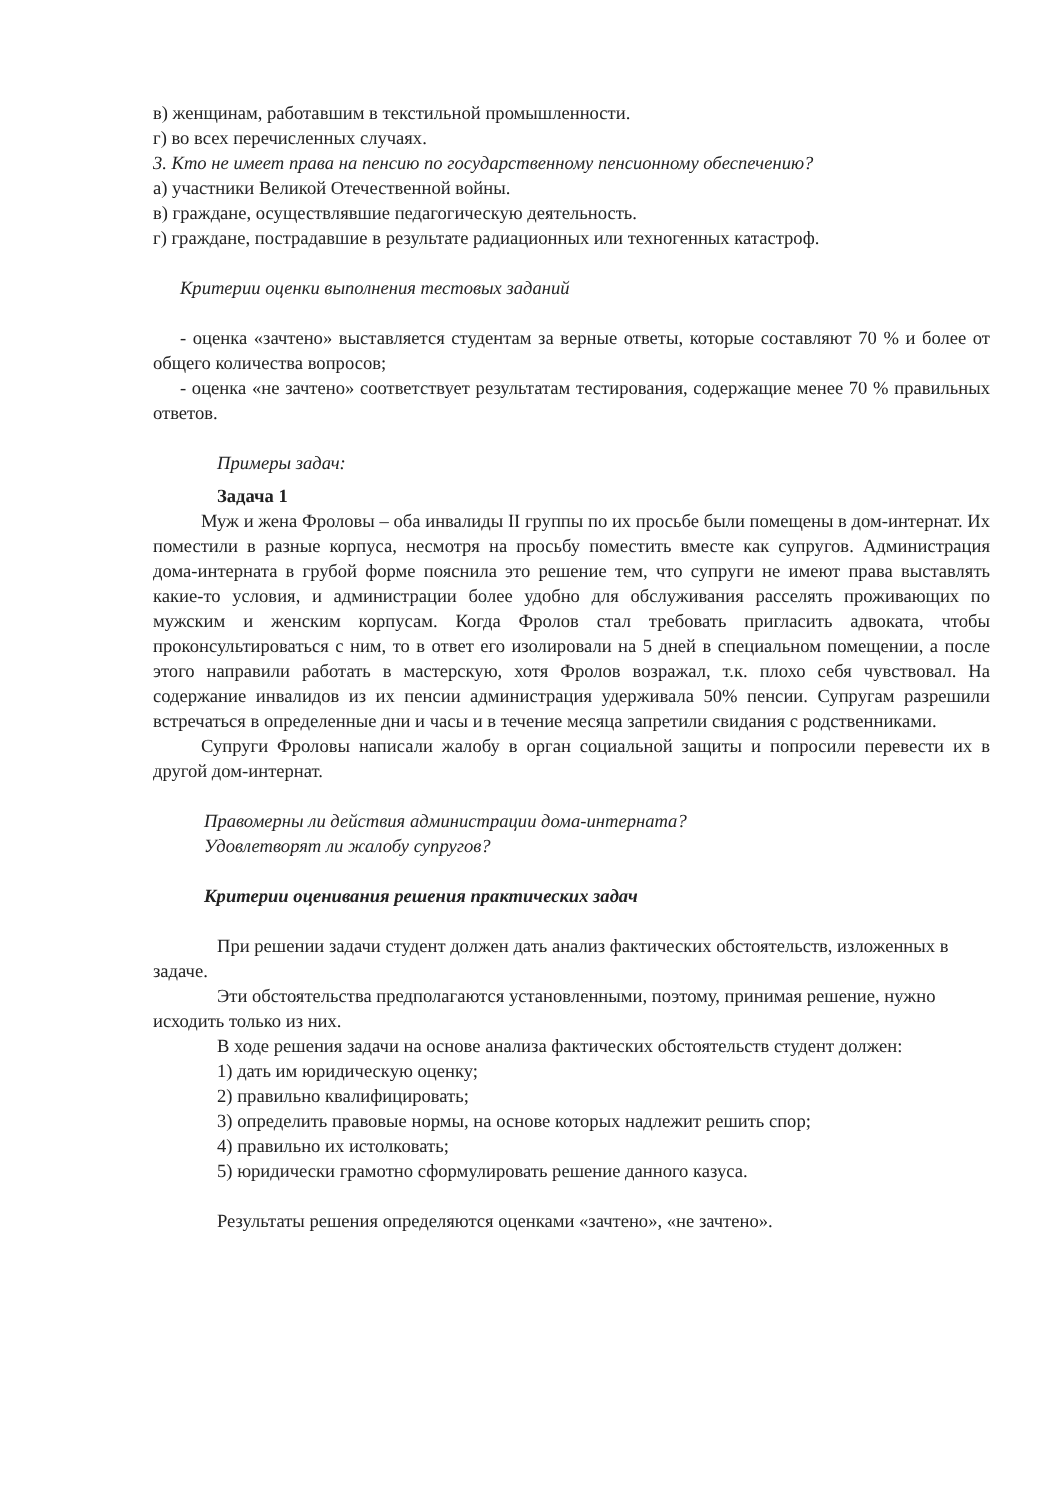в) женщинам, работавшим в текстильной промышленности.
г) во всех перечисленных случаях.
3. Кто не имеет права на пенсию по государственному пенсионному обеспечению?
а) участники Великой Отечественной войны.
в) граждане, осуществлявшие педагогическую деятельность.
г) граждане, пострадавшие в результате радиационных или техногенных катастроф.
Критерии оценки выполнения тестовых заданий
- оценка «зачтено» выставляется студентам за верные ответы, которые составляют 70 % и более от общего количества вопросов;
- оценка «не зачтено» соответствует результатам тестирования, содержащие менее 70 % правильных ответов.
Примеры задач:
Задача 1
Муж и жена Фроловы – оба инвалиды II группы по их просьбе были помещены в дом-интернат. Их поместили в разные корпуса, несмотря на просьбу поместить вместе как супругов. Администрация дома-интерната в грубой форме пояснила это решение тем, что супруги не имеют права выставлять какие-то условия, и администрации более удобно для обслуживания расселять проживающих по мужским и женским корпусам. Когда Фролов стал требовать пригласить адвоката, чтобы проконсультироваться с ним, то в ответ его изолировали на 5 дней в специальном помещении, а после этого направили работать в мастерскую, хотя Фролов возражал, т.к. плохо себя чувствовал. На содержание инвалидов из их пенсии администрация удерживала 50% пенсии. Супругам разрешили встречаться в определенные дни и часы и в течение месяца запретили свидания с родственниками.
Супруги Фроловы написали жалобу в орган социальной защиты и попросили перевести их в другой дом-интернат.
Правомерны ли действия администрации дома-интерната?
Удовлетворят ли жалобу супругов?
Критерии оценивания решения практических задач
При решении задачи студент должен дать анализ фактических обстоятельств, изложенных в задаче.
Эти обстоятельства предполагаются установленными, поэтому, принимая решение, нужно исходить только из них.
В ходе решения задачи на основе анализа фактических обстоятельств студент должен:
1) дать им юридическую оценку;
2) правильно квалифицировать;
3) определить правовые нормы, на основе которых надлежит решить спор;
4) правильно их истолковать;
5) юридически грамотно сформулировать решение данного казуса.
Результаты решения определяются оценками «зачтено», «не зачтено».